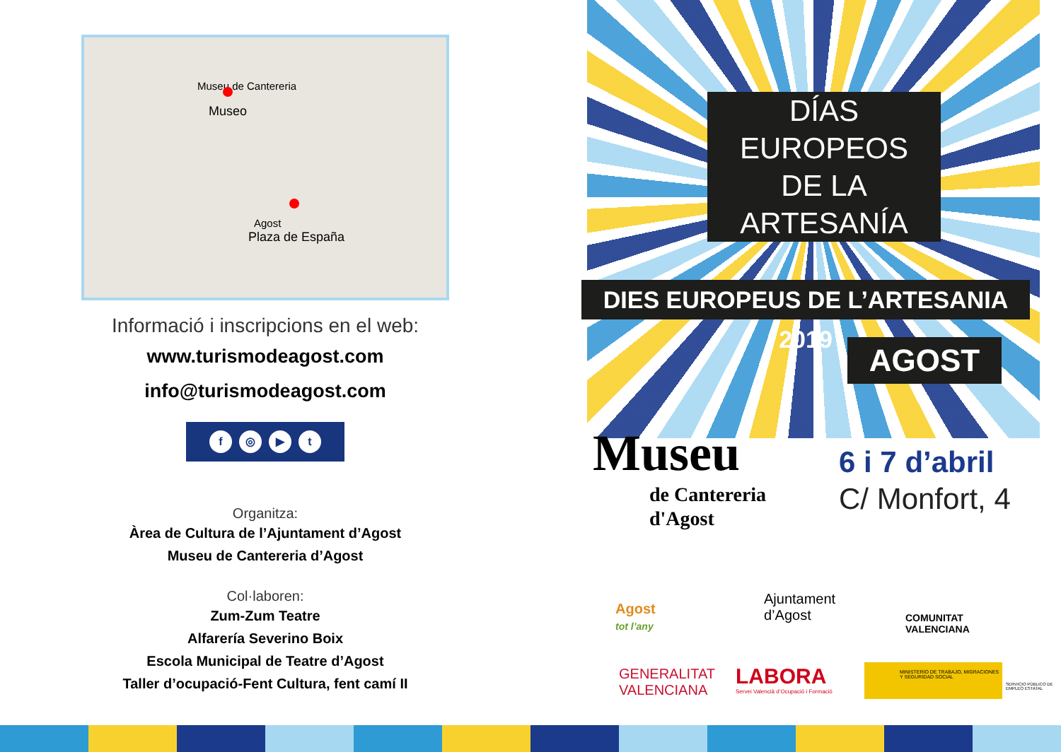Museu de Cantereria
Museo
Agost
Plaza de España
Informació i inscripcions en el web:
www.turismodeagost.com
info@turismodeagost.com
f ◎ ▶ t
Organitza:
Àrea de Cultura de l’Ajuntament d’Agost
Museu de Cantereria d’Agost
Col·laboren:
Zum-Zum Teatre
Alfarería Severino Boix
Escola Municipal de Teatre d’Agost
Taller d’ocupació-Fent Cultura, fent camí II
DÍAS
EUROPEOS
DE LA
ARTESANÍA
DIES EUROPEUS DE L’ARTESANIA 2019
AGOST
Museu
de Cantereria
d'Agost
6 i 7 d’abril
C/ Monfort, 4
Agost
tot l’any
Ajuntament
d’Agost
COMUNITAT
VALENCIANA
GENERALITAT
VALENCIANA
LABORA
Servei Valencià d’Ocupació i Formació
MINISTERIO DE TRABAJO, MIGRACIONES Y SEGURIDAD SOCIAL
SERVICIO PÚBLICO DE EMPLEO ESTATAL